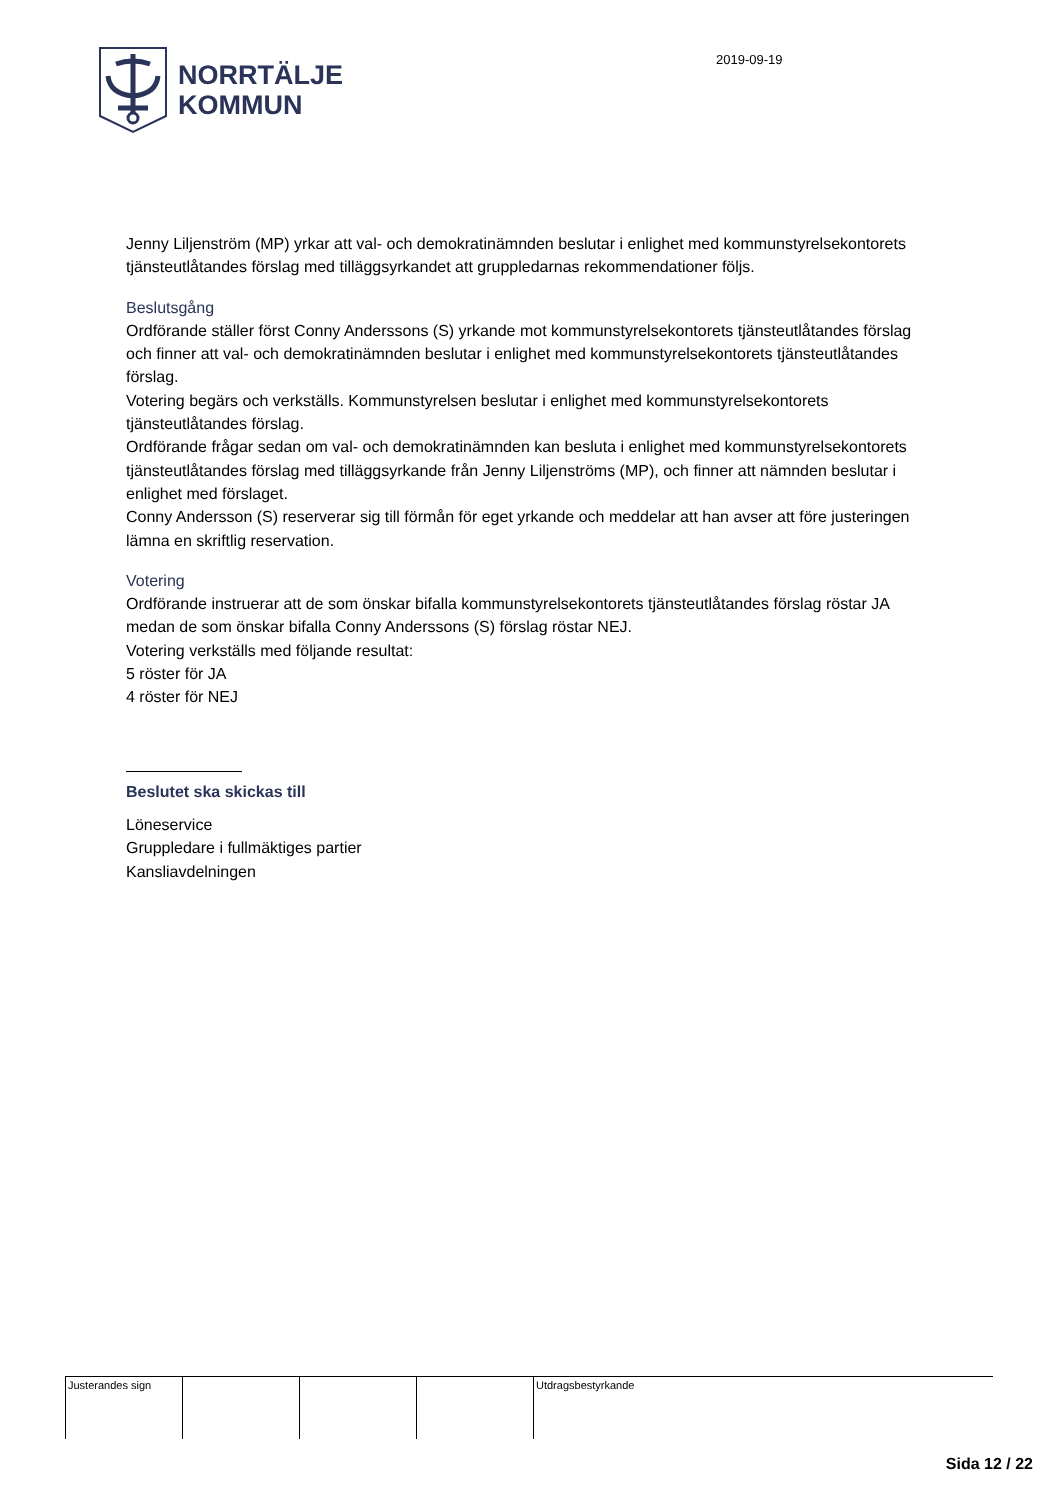NORRTÄLJE
KOMMUN
2019-09-19
Jenny Liljenström (MP) yrkar att val- och demokratinämnden beslutar i enlighet med kommunstyrelsekontorets tjänsteutlåtandes förslag med tilläggsyrkandet att gruppledarnas rekommendationer följs.
Beslutsgång
Ordförande ställer först Conny Anderssons (S) yrkande mot kommunstyrelsekontorets tjänsteutlåtandes förslag och finner att val- och demokratinämnden beslutar i enlighet med kommunstyrelsekontorets tjänsteutlåtandes förslag.
Votering begärs och verkställs. Kommunstyrelsen beslutar i enlighet med kommunstyrelsekontorets tjänsteutlåtandes förslag.
Ordförande frågar sedan om val- och demokratinämnden kan besluta i enlighet med kommunstyrelsekontorets tjänsteutlåtandes förslag med tilläggsyrkande från Jenny Liljenströms (MP), och finner att nämnden beslutar i enlighet med förslaget.
Conny Andersson (S) reserverar sig till förmån för eget yrkande och meddelar att han avser att före justeringen lämna en skriftlig reservation.
Votering
Ordförande instruerar att de som önskar bifalla kommunstyrelsekontorets tjänsteutlåtandes förslag röstar JA medan de som önskar bifalla Conny Anderssons (S) förslag röstar NEJ.
Votering verkställs med följande resultat:
5 röster för JA
4 röster för NEJ
Beslutet ska skickas till
Löneservice
Gruppledare i fullmäktiges partier
Kansliavdelningen
| Justerandes sign | | | | Utdragsbestyrkande |
Sida 12 / 22